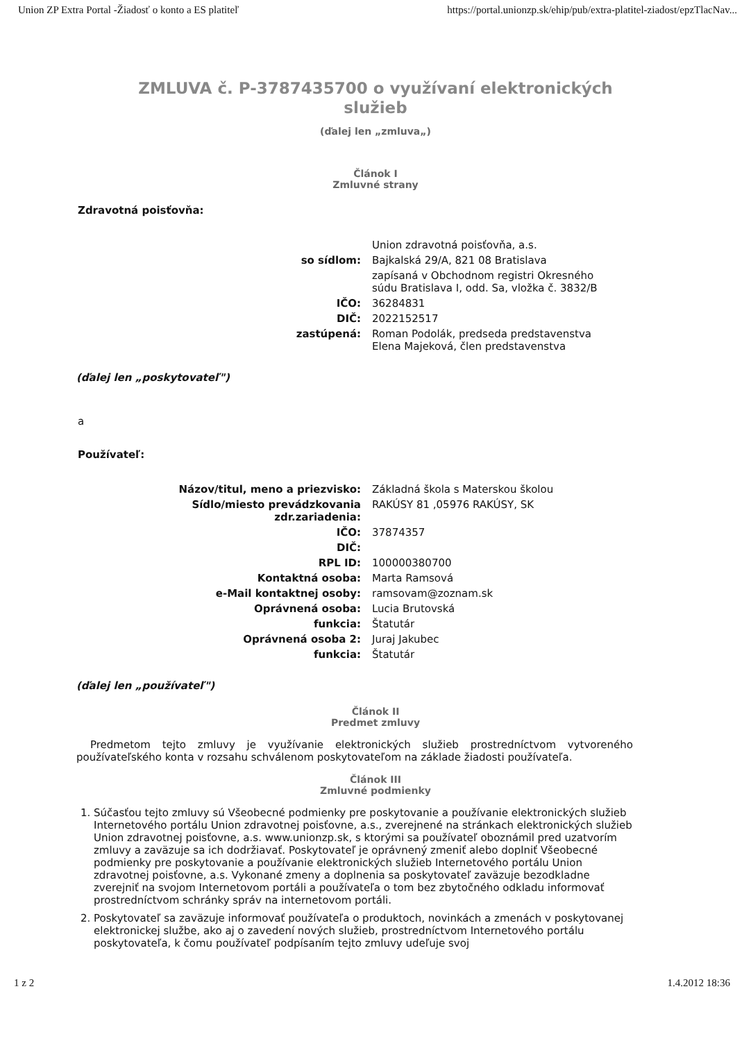Union ZP Extra Portal -Žiadosť o konto a ES platiteľ https://portal.unionzp.sk/ehip/pub/extra-platitel-ziadost/epzTlacNav...
ZMLUVA č. P-3787435700 o využívaní elektronických
služieb
(ďalej len „zmluva„)
Článok I
Zmluvné strany
Zdravotná poisťovňa:
| | Union zdravotná poisťovňa, a.s. |
| so sídlom: | Bajkalská 29/A, 821 08 Bratislava |
| | zapísaná v Obchodnom registri Okresného súdu Bratislava I, odd. Sa, vložka č. 3832/B |
| IČO: | 36284831 |
| DIČ: | 2022152517 |
| zastúpená: | Roman Podolák, predseda predstavenstva Elena Majeková, člen predstavenstva |
(ďalej len „poskytovateľ")
a
Používateľ:
| Názov/titul, meno a priezvisko: | Základná škola s Materskou školou |
| Sídlo/miesto prevádzkovania zdr.zariadenia: | RAKÚSY 81 ,05976 RAKÚSY, SK |
| IČO: | 37874357 |
| DIČ: | |
| RPL ID: | 100000380700 |
| Kontaktná osoba: | Marta Ramsová |
| e-Mail kontaktnej osoby: | ramsovam@zoznam.sk |
| Oprávnená osoba: | Lucia Brutovská |
| funkcia: | Štatutár |
| Oprávnená osoba 2: | Juraj Jakubec |
| funkcia: | Štatutár |
(ďalej len „používateľ")
Článok II
Predmet zmluvy
Predmetom tejto zmluvy je využívanie elektronických služieb prostredníctvom vytvoreného používateľského konta v rozsahu schválenom poskytovateľom na základe žiadosti používateľa.
Článok III
Zmluvné podmienky
1. Súčasťou tejto zmluvy sú Všeobecné podmienky pre poskytovanie a používanie elektronických služieb Internetového portálu Union zdravotnej poisťovne, a.s., zverejnené na stránkach elektronických služieb Union zdravotnej poisťovne, a.s. www.unionzp.sk, s ktorými sa používateľ oboznámil pred uzatvorím zmluvy a zaväzuje sa ich dodržiavať. Poskytovateľ je oprávnený zmeniť alebo doplniť Všeobecné podmienky pre poskytovanie a používanie elektronických služieb Internetového portálu Union zdravotnej poisťovne, a.s. Vykonané zmeny a doplnenia sa poskytovateľ zaväzuje bezodkladne zverejniť na svojom Internetovom portáli a používateľa o tom bez zbytočného odkladu informovať prostredníctvom schránky správ na internetovom portáli.
2. Poskytovateľ sa zaväzuje informovať používateľa o produktoch, novinkách a zmenách v poskytovanej elektronickej službe, ako aj o zavedení nových služieb, prostredníctvom Internetového portálu poskytovateľa, k čomu používateľ podpísaním tejto zmluvy udeľuje svoj
1 z 2 1.4.2012 18:36